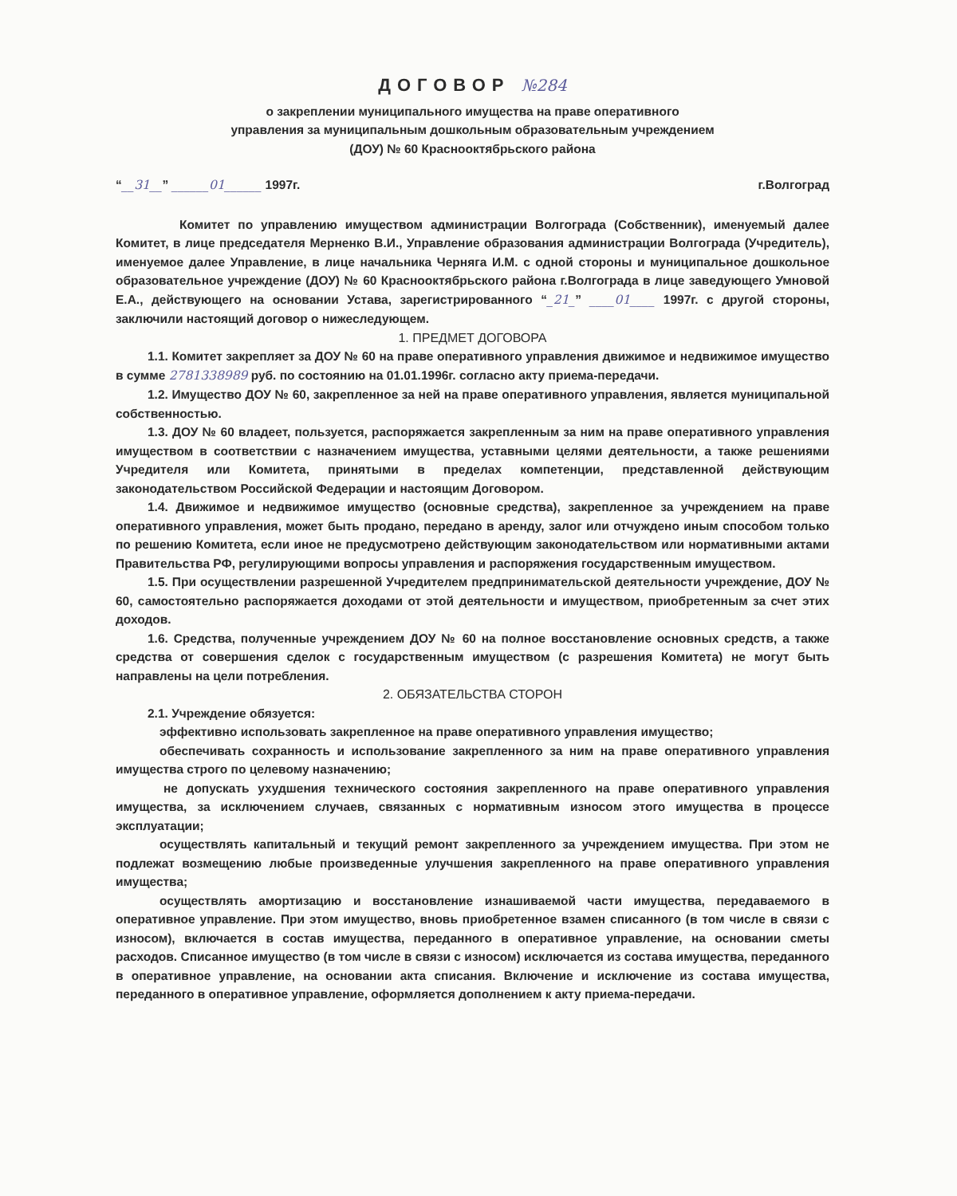ДОГОВОР №284
о закреплении муниципального имущества на праве оперативного
управления за муниципальным дошкольным образовательным учреждением
(ДОУ) № 60 Краснооктябрьского района
“__31__” ______01______ 1997г. г.Волгоград
Комитет по управлению имуществом администрации Волгограда (Собственник), именуемый далее Комитет, в лице председателя Мерненко В.И., Управление образования администрации Волгограда (Учредитель), именуемое далее Управление, в лице начальника Черняга И.М. с одной стороны и муниципальное дошкольное образовательное учреждение (ДОУ) № 60 Краснооктябрьского района г.Волгограда в лице заведующего Умновой Е.А., действующего на основании Устава, зарегистрированного “_21_” ____01____ 1997г. с другой стороны, заключили настоящий договор о нижеследующем.
1. ПРЕДМЕТ ДОГОВОРА
1.1. Комитет закрепляет за ДОУ № 60 на праве оперативного управления движимое и недвижимое имущество в сумме 2781338989 руб. по состоянию на 01.01.1996г. согласно акту приема-передачи.
1.2. Имущество ДОУ № 60, закрепленное за ней на праве оперативного управления, является муниципальной собственностью.
1.3. ДОУ № 60 владеет, пользуется, распоряжается закрепленным за ним на праве оперативного управления имуществом в соответствии с назначением имущества, уставными целями деятельности, а также решениями Учредителя или Комитета, принятыми в пределах компетенции, представленной действующим законодательством Российской Федерации и настоящим Договором.
1.4. Движимое и недвижимое имущество (основные средства), закрепленное за учреждением на праве оперативного управления, может быть продано, передано в аренду, залог или отчуждено иным способом только по решению Комитета, если иное не предусмотрено действующим законодательством или нормативными актами Правительства РФ, регулирующими вопросы управления и распоряжения государственным имуществом.
1.5. При осуществлении разрешенной Учредителем предпринимательской деятельности учреждение, ДОУ № 60, самостоятельно распоряжается доходами от этой деятельности и имуществом, приобретенным за счет этих доходов.
1.6. Средства, полученные учреждением ДОУ № 60 на полное восстановление основных средств, а также средства от совершения сделок с государственным имуществом (с разрешения Комитета) не могут быть направлены на цели потребления.
2. ОБЯЗАТЕЛЬСТВА СТОРОН
2.1. Учреждение обязуется:
эффективно использовать закрепленное на праве оперативного управления имущество;
обеспечивать сохранность и использование закрепленного за ним на праве оперативного управления имущества строго по целевому назначению;
не допускать ухудшения технического состояния закрепленного на праве оперативного управления имущества, за исключением случаев, связанных с нормативным износом этого имущества в процессе эксплуатации;
осуществлять капитальный и текущий ремонт закрепленного за учреждением имущества. При этом не подлежат возмещению любые произведенные улучшения закрепленного на праве оперативного управления имущества;
осуществлять амортизацию и восстановление изнашиваемой части имущества, передаваемого в оперативное управление. При этом имущество, вновь приобретенное взамен списанного (в том числе в связи с износом), включается в состав имущества, переданного в оперативное управление, на основании сметы расходов. Списанное имущество (в том числе в связи с износом) исключается из состава имущества, переданного в оперативное управление, на основании акта списания. Включение и исключение из состава имущества, переданного в оперативное управление, оформляется дополнением к акту приема-передачи.